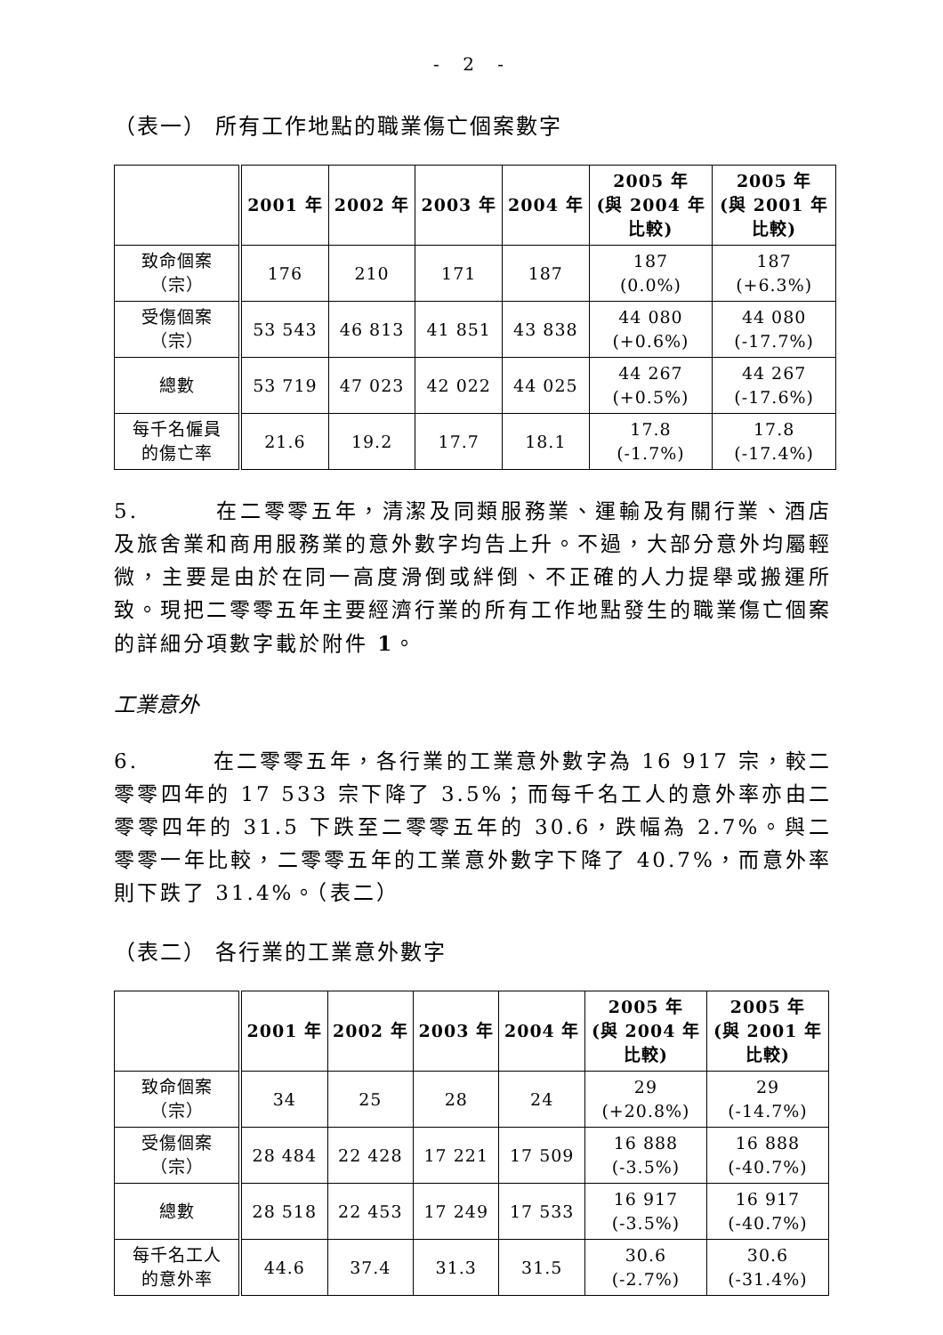- 2 -
（表一） 所有工作地點的職業傷亡個案數字
| | 2001 年 | 2002 年 | 2003 年 | 2004 年 | 2005 年 (與 2004 年 比較) | 2005 年 (與 2001 年 比較) |
| --- | --- | --- | --- | --- | --- | --- |
| 致命個案 （宗） | 176 | 210 | 171 | 187 | 187 (0.0%) | 187 (+6.3%) |
| 受傷個案 （宗） | 53 543 | 46 813 | 41 851 | 43 838 | 44 080 (+0.6%) | 44 080 (-17.7%) |
| 總數 | 53 719 | 47 023 | 42 022 | 44 025 | 44 267 (+0.5%) | 44 267 (-17.6%) |
| 每千名僱員 的傷亡率 | 21.6 | 19.2 | 17.7 | 18.1 | 17.8 (-1.7%) | 17.8 (-17.4%) |
5. 在二零零五年，清潔及同類服務業、運輸及有關行業、酒店及旅舍業和商用服務業的意外數字均告上升。不過，大部分意外均屬輕微，主要是由於在同一高度滑倒或絆倒、不正確的人力提舉或搬運所致。現把二零零五年主要經濟行業的所有工作地點發生的職業傷亡個案的詳細分項數字載於附件 1。
工業意外
6. 在二零零五年，各行業的工業意外數字為 16 917 宗，較二零零四年的 17 533 宗下降了 3.5%；而每千名工人的意外率亦由二零零四年的 31.5 下跌至二零零五年的 30.6，跌幅為 2.7%。與二零零一年比較，二零零五年的工業意外數字下降了 40.7%，而意外率則下跌了 31.4%。（表二）
（表二） 各行業的工業意外數字
| | 2001 年 | 2002 年 | 2003 年 | 2004 年 | 2005 年 (與 2004 年 比較) | 2005 年 (與 2001 年 比較) |
| --- | --- | --- | --- | --- | --- | --- |
| 致命個案 （宗） | 34 | 25 | 28 | 24 | 29 (+20.8%) | 29 (-14.7%) |
| 受傷個案 （宗） | 28 484 | 22 428 | 17 221 | 17 509 | 16 888 (-3.5%) | 16 888 (-40.7%) |
| 總數 | 28 518 | 22 453 | 17 249 | 17 533 | 16 917 (-3.5%) | 16 917 (-40.7%) |
| 每千名工人 的意外率 | 44.6 | 37.4 | 31.3 | 31.5 | 30.6 (-2.7%) | 30.6 (-31.4%) |